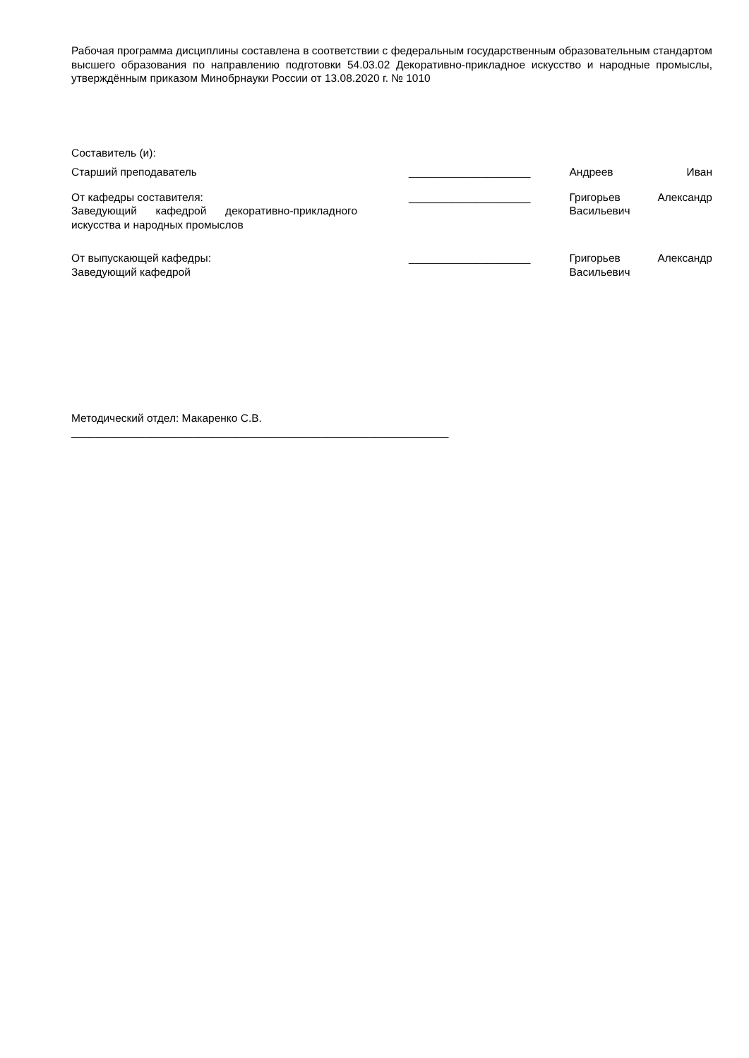Рабочая программа дисциплины составлена в соответствии с федеральным государственным образовательным стандартом высшего образования по направлению подготовки 54.03.02 Декоративно-прикладное искусство и народные промыслы, утверждённым приказом Минобрнауки России от 13.08.2020 г. № 1010
Составитель (и):
Старший преподаватель ____________________ Андреев Иван
От кафедры составителя:
Заведующий кафедрой декоративно-прикладного
искусства и народных промыслов
____________________ Григорьев Александр
Васильевич
От выпускающей кафедры:
Заведующий кафедрой
____________________ Григорьев Александр
Васильевич
Методический отдел: Макаренко С.В.
______________________________________________________________